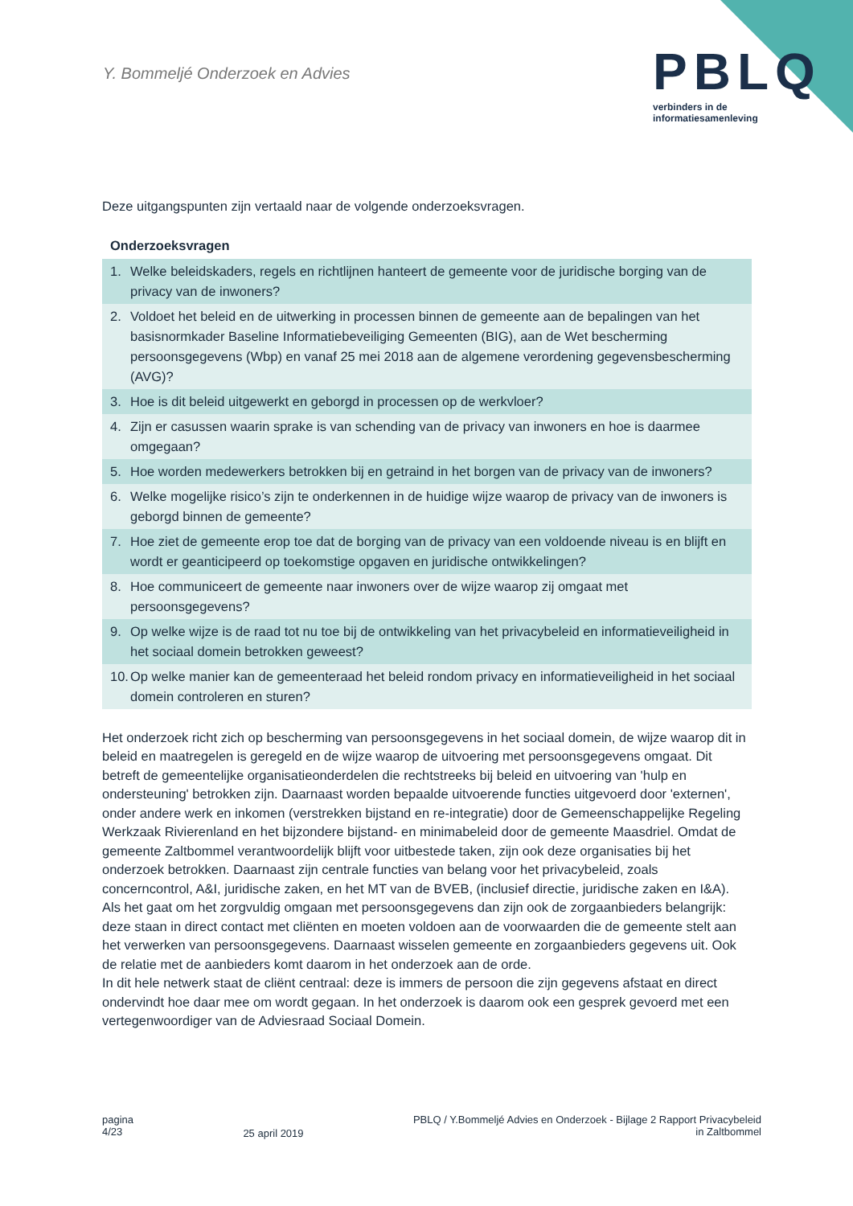Y. Bommeljé Onderzoek en Advies
PBLQ
verbinders in de
informatiesamenleving
Deze uitgangspunten zijn vertaald naar de volgende onderzoeksvragen.
Onderzoeksvragen
1. Welke beleidskaders, regels en richtlijnen hanteert de gemeente voor de juridische borging van de privacy van de inwoners?
2. Voldoet het beleid en de uitwerking in processen binnen de gemeente aan de bepalingen van het basisnormkader Baseline Informatiebeveiliging Gemeenten (BIG), aan de Wet bescherming persoonsgegevens (Wbp) en vanaf 25 mei 2018 aan de algemene verordening gegevensbescherming (AVG)?
3. Hoe is dit beleid uitgewerkt en geborgd in processen op de werkvloer?
4. Zijn er casussen waarin sprake is van schending van de privacy van inwoners en hoe is daarmee omgegaan?
5. Hoe worden medewerkers betrokken bij en getraind in het borgen van de privacy van de inwoners?
6. Welke mogelijke risico’s zijn te onderkennen in de huidige wijze waarop de privacy van de inwoners is geborgd binnen de gemeente?
7. Hoe ziet de gemeente erop toe dat de borging van de privacy van een voldoende niveau is en blijft en wordt er geanticipeerd op toekomstige opgaven en juridische ontwikkelingen?
8. Hoe communiceert de gemeente naar inwoners over de wijze waarop zij omgaat met persoonsgegevens?
9. Op welke wijze is de raad tot nu toe bij de ontwikkeling van het privacybeleid en informatieveiligheid in het sociaal domein betrokken geweest?
10. Op welke manier kan de gemeenteraad het beleid rondom privacy en informatieveiligheid in het sociaal domein controleren en sturen?
Het onderzoek richt zich op bescherming van persoonsgegevens in het sociaal domein, de wijze waarop dit in beleid en maatregelen is geregeld en de wijze waarop de uitvoering met persoonsgegevens omgaat. Dit betreft de gemeentelijke organisatieonderdelen die rechtstreeks bij beleid en uitvoering van 'hulp en ondersteuning' betrokken zijn. Daarnaast worden bepaalde uitvoerende functies uitgevoerd door 'externen', onder andere werk en inkomen (verstrekken bijstand en re-integratie) door de Gemeenschappelijke Regeling Werkzaak Rivierenland en het bijzondere bijstand- en minimabeleid door de gemeente Maasdriel. Omdat de gemeente Zaltbommel verantwoordelijk blijft voor uitbestede taken, zijn ook deze organisaties bij het onderzoek betrokken. Daarnaast zijn centrale functies van belang voor het privacybeleid, zoals concerncontrol, A&I, juridische zaken, en het MT van de BVEB, (inclusief directie, juridische zaken en I&A).
Als het gaat om het zorgvuldig omgaan met persoonsgegevens dan zijn ook de zorgaanbieders belangrijk: deze staan in direct contact met cliënten en moeten voldoen aan de voorwaarden die de gemeente stelt aan het verwerken van persoonsgegevens. Daarnaast wisselen gemeente en zorgaanbieders gegevens uit. Ook de relatie met de aanbieders komt daarom in het onderzoek aan de orde.
In dit hele netwerk staat de cliënt centraal: deze is immers de persoon die zijn gegevens afstaat en direct ondervindt hoe daar mee om wordt gegaan. In het onderzoek is daarom ook een gesprek gevoerd met een vertegenwoordiger van de Adviesraad Sociaal Domein.
pagina
4/23
25 april 2019
PBLQ / Y.Bommeljé Advies en Onderzoek - Bijlage 2 Rapport Privacybeleid
in Zaltbommel